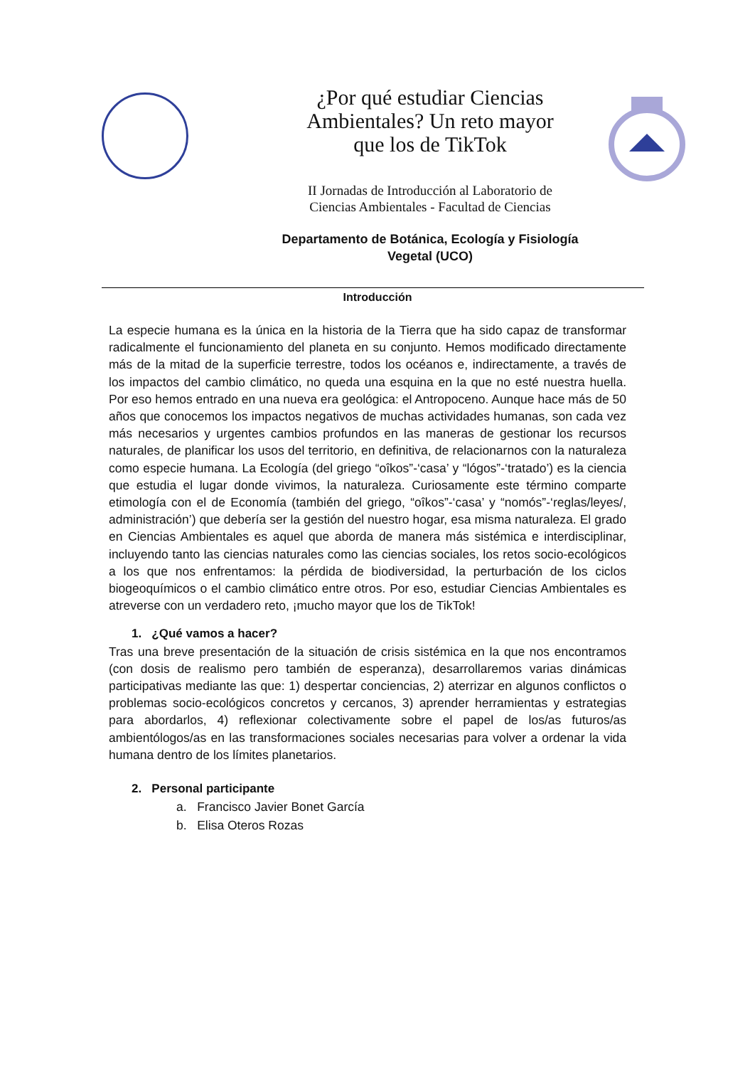¿Por qué estudiar Ciencias
Ambientales? Un reto mayor
que los de TikTok
II Jornadas de Introducción al Laboratorio de
Ciencias Ambientales - Facultad de Ciencias
Departamento de Botánica, Ecología y Fisiología
Vegetal (UCO)
Introducción
La especie humana es la única en la historia de la Tierra que ha sido capaz de transformar radicalmente el funcionamiento del planeta en su conjunto. Hemos modificado directamente más de la mitad de la superficie terrestre, todos los océanos e, indirectamente, a través de los impactos del cambio climático, no queda una esquina en la que no esté nuestra huella. Por eso hemos entrado en una nueva era geológica: el Antropoceno. Aunque hace más de 50 años que conocemos los impactos negativos de muchas actividades humanas, son cada vez más necesarios y urgentes cambios profundos en las maneras de gestionar los recursos naturales, de planificar los usos del territorio, en definitiva, de relacionarnos con la naturaleza como especie humana. La Ecología (del griego “oîkos”-‘casa’ y “lógos”-‘tratado’) es la ciencia que estudia el lugar donde vivimos, la naturaleza. Curiosamente este término comparte etimología con el de Economía (también del griego, “oîkos”-‘casa’ y “nomós”-‘reglas/leyes/, administración’) que debería ser la gestión del nuestro hogar, esa misma naturaleza. El grado en Ciencias Ambientales es aquel que aborda de manera más sistémica e interdisciplinar, incluyendo tanto las ciencias naturales como las ciencias sociales, los retos socio-ecológicos a los que nos enfrentamos: la pérdida de biodiversidad, la perturbación de los ciclos biogeoquímicos o el cambio climático entre otros. Por eso, estudiar Ciencias Ambientales es atreverse con un verdadero reto, ¡mucho mayor que los de TikTok!
1. ¿Qué vamos a hacer?
Tras una breve presentación de la situación de crisis sistémica en la que nos encontramos (con dosis de realismo pero también de esperanza), desarrollaremos varias dinámicas participativas mediante las que: 1) despertar conciencias, 2) aterrizar en algunos conflictos o problemas socio-ecológicos concretos y cercanos, 3) aprender herramientas y estrategias para abordarlos, 4) reflexionar colectivamente sobre el papel de los/as futuros/as ambientólogos/as en las transformaciones sociales necesarias para volver a ordenar la vida humana dentro de los límites planetarios.
2. Personal participante
a. Francisco Javier Bonet García
b. Elisa Oteros Rozas